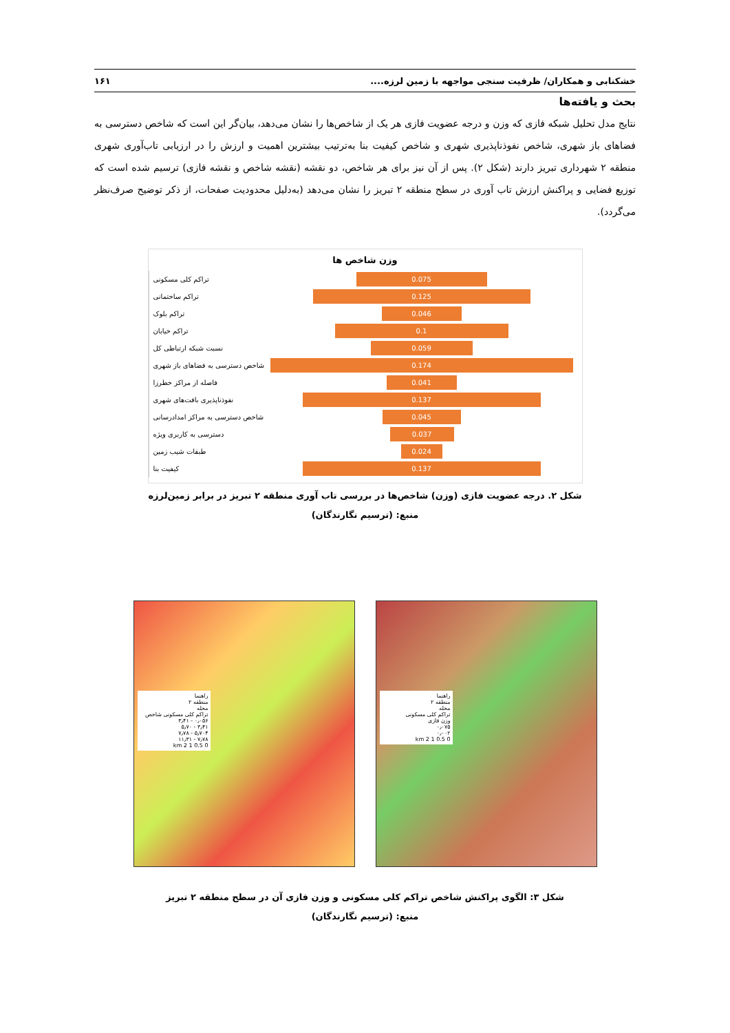خشکنابی و همکاران/ ظرفیت سنجی مواجهه با زمین لرزه.... ۱۶۱
بحث و یافته‌ها
نتایج مدل تحلیل شبکه فازی که وزن و درجه عضویت فازی هر یک از شاخص‌ها را نشان می‌دهد، بیان‌گر این است که شاخص دسترسی به فضاهای باز شهری، شاخص نفوذناپذیری شهری و شاخص کیفیت بنا به‌ترتیب بیشترین اهمیت و ارزش را در ارزیابی تاب‌آوری شهری منطقه ۲ شهرداری تبریز دارند (شکل ۲). پس از آن نیز برای هر شاخص، دو نقشه (نقشه شاخص و نقشه فازی) ترسیم شده است که توزیع فضایی و پراکنش ارزش تاب آوری در سطح منطقه ۲ تبریز را نشان می‌دهد (به‌دلیل محدودیت صفحات، از ذکر توضیح صرف‌نظر می‌گردد).
وزن شاخص ها
تراکم کلی مسکونی
0.075
تراکم ساختمانی
0.125
تراکم بلوک
0.046
تراکم خیابان
0.1
نسبت شبکه ارتباطی کل
0.059
شاخص دسترسی به فضاهای باز شهری
0.174
فاصله از مراکز خطرزا
0.041
نفوذناپذیری بافت‌های شهری
0.137
شاخص دسترسی به مراکز امدادرسانی
0.045
دسترسی به کاربری ویژه
0.037
طبقات شیب زمین
0.024
کیفیت بنا
0.137
شکل ۲. درجه عضویت فازی (وزن) شاخص‌ها در بررسی تاب آوری منطقه ۲ تبریز در برابر زمین‌لرزه
منبع: (ترسیم نگارندگان)
راهنما
منطقه ۲
محله
تراکم کلی مسکونی شاخص
۰٫۰۵۶ - ۳٫۴۱
۳٫۴۱ - ۵٫۷۰
۵٫۷۰۴ - ۷٫۷۸
۷٫۷۸ - ۱۱٫۳۱
0 0.5 1 2 km
راهنما
منطقه ۲
محله
تراکم کلی مسکونی
وزن فازی
۰٫۰۷۵
۰٫۰۰۲
0 0.5 1 2 km
شکل ۳: الگوی پراکنش شاخص تراکم کلی مسکونی و وزن فازی آن در سطح منطقه ۲ تبریز
منبع: (ترسیم نگارندگان)